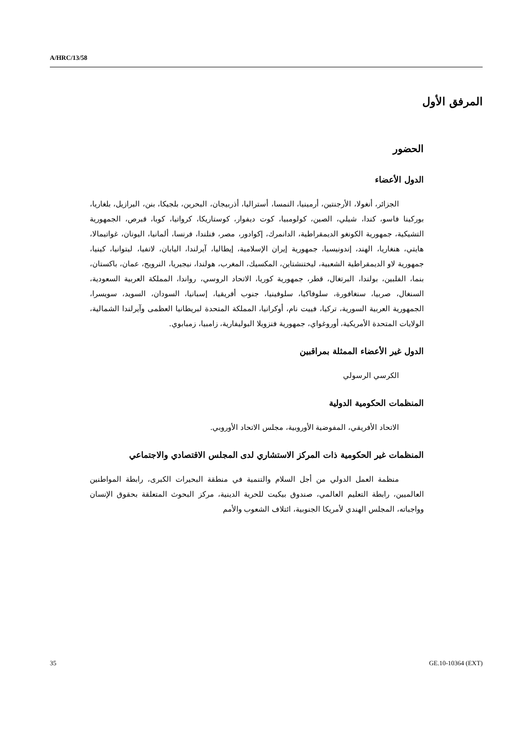A/HRC/13/58
المرفق الأول
الحضور
الدول الأعضاء
الجزائر، أنغولا، الأرجنتين، أرمينيا، النمسا، أستراليا، أذربيجان، البحرين، بلجيكا، بنن، البرازيل، بلغاريا، بوركينا فاسو، كندا، شيلي، الصين، كولومبيا، كوت ديفوار، كوستاريكا، كرواتيا، كوبا، قبرص، الجمهورية التشيكية، جمهورية الكونغو الديمقراطية، الدانمرك، إكوادور، مصر، فنلندا، فرنسا، ألمانيا، اليونان، غواتيمالا، هايتي، هنغاريا، الهند، إندونيسيا، جمهورية إيران الإسلامية، إيطاليا، آيرلندا، اليابان، لاتفيا، ليتوانيا، كينيا، جمهورية لاو الديمقراطية الشعبية، ليختنشتاين، المكسيك، المغرب، هولندا، نيجيريا، النرويج، عمان، باكستان، بنما، الفلبين، بولندا، البرتغال، قطر، جمهورية كوريا، الاتحاد الروسي، رواندا، المملكة العربية السعودية، السنغال، صربيا، سنغافورة، سلوفاكيا، سلوفينيا، جنوب أفريقيا، إسبانيا، السودان، السويد، سويسرا، الجمهورية العربية السورية، تركيا، فييت نام، أوكرانيا، المملكة المتحدة لبريطانيا العظمى وآيرلندا الشمالية، الولايات المتحدة الأمريكية، أوروغواي، جمهورية فنزويلا البوليفارية، زامبيا، زمبابوي.
الدول غير الأعضاء الممثلة بمراقبين
الكرسي الرسولي
المنظمات الحكومية الدولية
الاتحاد الأفريقي، المفوضية الأوروبية، مجلس الاتحاد الأوروبي.
المنظمات غير الحكومية ذات المركز الاستشاري لدى المجلس الاقتصادي والاجتماعي
منظمة العمل الدولي من أجل السلام والتنمية في منطقة البحيرات الكبرى، رابطة المواطنين العالميين، رابطة التعليم العالمي، صندوق بيكيت للحرية الدينية، مركز البحوث المتعلقة بحقوق الإنسان وواجباته، المجلس الهندي لأمريكا الجنوبية، ائتلاف الشعوب والأمم
35 GE.10-10364 (EXT)